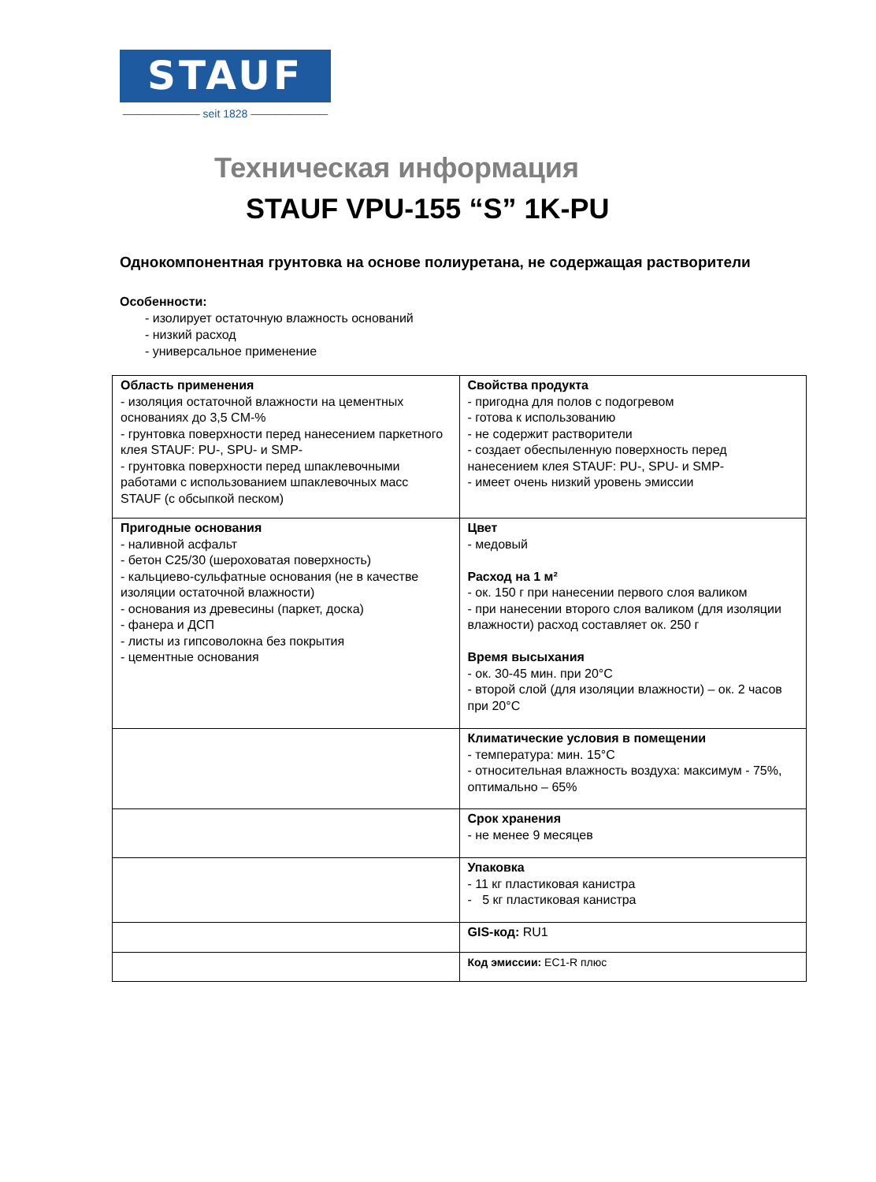STAUF
——————— seit 1828 ———————
Техническая информация
STAUF VPU-155 “S” 1K-PU
Однокомпонентная грунтовка на основе полиуретана, не содержащая растворители
Особенности:
- изолирует остаточную влажность оснований
- низкий расход
- универсальное применение
| Область применения - изоляция остаточной влажности на цементных основаниях до 3,5 CM-% - грунтовка поверхности перед нанесением паркетного клея STAUF: PU-, SPU- и SMP- - грунтовка поверхности перед шпаклевочными работами с использованием шпаклевочных масс STAUF (с обсыпкой песком) | Свойства продукта - пригодна для полов с подогревом - готова к использованию - не содержит растворители - создает обеспыленную поверхность перед нанесением клея STAUF: PU-, SPU- и SMP- - имеет очень низкий уровень эмиссии |
| Пригодные основания - наливной асфальт - бетон C25/30 (шероховатая поверхность) - кальциево-сульфатные основания (не в качестве изоляции остаточной влажности) - основания из древесины (паркет, доска) - фанера и ДСП - листы из гипсоволокна без покрытия - цементные основания | Цвет - медовый Расход на 1 м² - ок. 150 г при нанесении первого слоя валиком - при нанесении второго слоя валиком (для изоляции влажности) расход составляет ок. 250 г Время высыхания - ок. 30-45 мин. при 20°C - второй слой (для изоляции влажности) – ок. 2 часов при 20°C |
| | Климатические условия в помещении - температура: мин. 15°C - относительная влажность воздуха: максимум - 75%, оптимально – 65% |
| | Срок хранения - не менее 9 месяцев |
| | Упаковка - 11 кг пластиковая канистра - 5 кг пластиковая канистра |
| | GIS-код: RU1 |
| | Код эмиссии: EC1-R плюс |